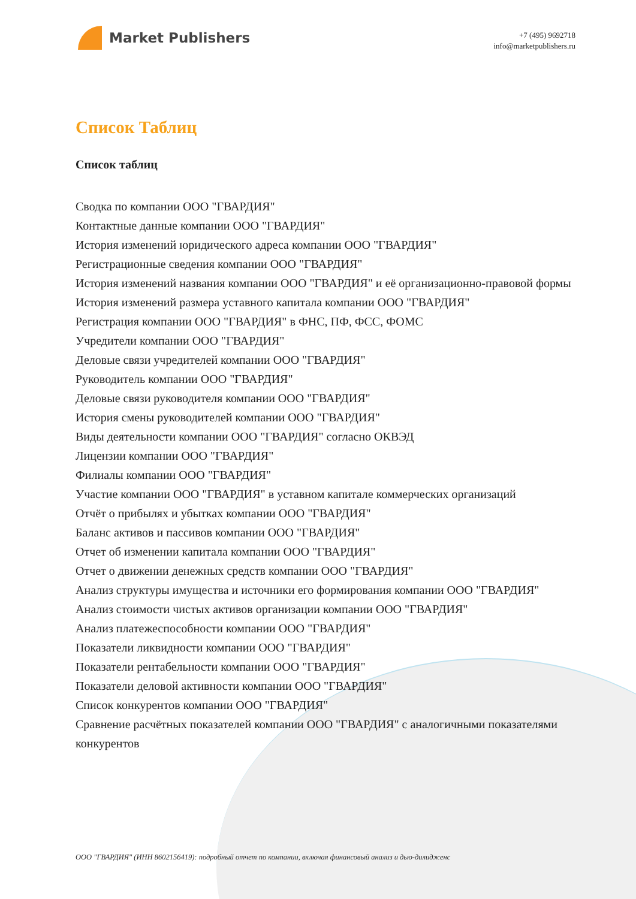Market Publishers
+7 (495) 9692718
info@marketpublishers.ru
Список Таблиц
Список таблиц
Сводка по компании ООО "ГВАРДИЯ"
Контактные данные компании ООО "ГВАРДИЯ"
История изменений юридического адреса компании ООО "ГВАРДИЯ"
Регистрационные сведения компании ООО "ГВАРДИЯ"
История изменений названия компании ООО "ГВАРДИЯ" и её организационно-правовой формы
История изменений размера уставного капитала компании ООО "ГВАРДИЯ"
Регистрация компании ООО "ГВАРДИЯ" в ФНС, ПФ, ФСС, ФОМС
Учредители компании ООО "ГВАРДИЯ"
Деловые связи учредителей компании ООО "ГВАРДИЯ"
Руководитель компании ООО "ГВАРДИЯ"
Деловые связи руководителя компании ООО "ГВАРДИЯ"
История смены руководителей компании ООО "ГВАРДИЯ"
Виды деятельности компании ООО "ГВАРДИЯ" согласно ОКВЭД
Лицензии компании ООО "ГВАРДИЯ"
Филиалы компании ООО "ГВАРДИЯ"
Участие компании ООО "ГВАРДИЯ" в уставном капитале коммерческих организаций
Отчёт о прибылях и убытках компании ООО "ГВАРДИЯ"
Баланс активов и пассивов компании ООО "ГВАРДИЯ"
Отчет об изменении капитала компании ООО "ГВАРДИЯ"
Отчет о движении денежных средств компании ООО "ГВАРДИЯ"
Анализ структуры имущества и источники его формирования компании ООО "ГВАРДИЯ"
Анализ стоимости чистых активов организации компании ООО "ГВАРДИЯ"
Анализ платежеспособности компании ООО "ГВАРДИЯ"
Показатели ликвидности компании ООО "ГВАРДИЯ"
Показатели рентабельности компании ООО "ГВАРДИЯ"
Показатели деловой активности компании ООО "ГВАРДИЯ"
Список конкурентов компании ООО "ГВАРДИЯ"
Сравнение расчётных показателей компании ООО "ГВАРДИЯ" с аналогичными показателями конкурентов
ООО "ГВАРДИЯ" (ИНН 8602156419): подробный отчет по компании, включая финансовый анализ и дью-дилидженс